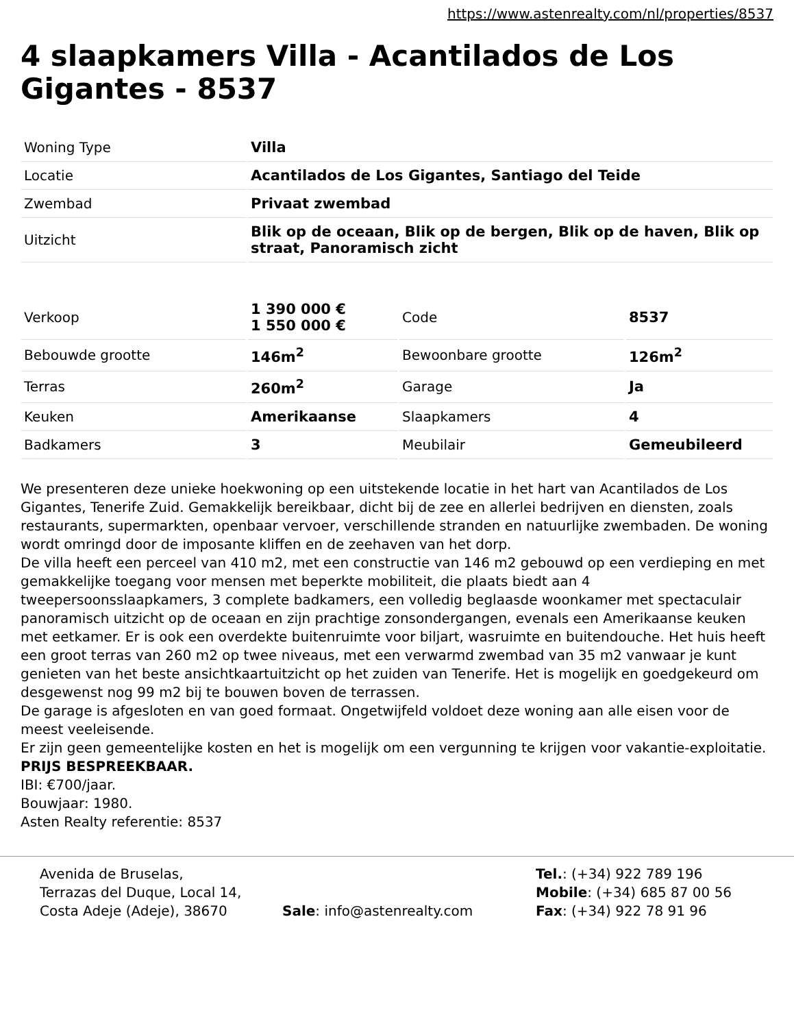https://www.astenrealty.com/nl/properties/8537
4 slaapkamers Villa - Acantilados de Los Gigantes - 8537
| Woning Type | Villa |
| Locatie | Acantilados de Los Gigantes, Santiago del Teide |
| Zwembad | Privaat zwembad |
| Uitzicht | Blik op de oceaan, Blik op de bergen, Blik op de haven, Blik op straat, Panoramisch zicht |
| Verkoop | 1 390 000 € 1 550 000 € | Code | 8537 |
| Bebouwde grootte | 146m<sup>2</sup> | Bewoonbare grootte | 126m<sup>2</sup> |
| Terras | 260m<sup>2</sup> | Garage | Ja |
| Keuken | Amerikaanse | Slaapkamers | 4 |
| Badkamers | 3 | Meubilair | Gemeubileerd |
We presenteren deze unieke hoekwoning op een uitstekende locatie in het hart van Acantilados de Los Gigantes, Tenerife Zuid. Gemakkelijk bereikbaar, dicht bij de zee en allerlei bedrijven en diensten, zoals restaurants, supermarkten, openbaar vervoer, verschillende stranden en natuurlijke zwembaden. De woning wordt omringd door de imposante kliffen en de zeehaven van het dorp.
De villa heeft een perceel van 410 m2, met een constructie van 146 m2 gebouwd op een verdieping en met gemakkelijke toegang voor mensen met beperkte mobiliteit, die plaats biedt aan 4 tweepersoonsslaapkamers, 3 complete badkamers, een volledig beglaasde woonkamer met spectaculair panoramisch uitzicht op de oceaan en zijn prachtige zonsondergangen, evenals een Amerikaanse keuken met eetkamer. Er is ook een overdekte buitenruimte voor biljart, wasruimte en buitendouche. Het huis heeft een groot terras van 260 m2 op twee niveaus, met een verwarmd zwembad van 35 m2 vanwaar je kunt genieten van het beste ansichtkaartuitzicht op het zuiden van Tenerife. Het is mogelijk en goedgekeurd om desgewenst nog 99 m2 bij te bouwen boven de terrassen.
De garage is afgesloten en van goed formaat. Ongetwijfeld voldoet deze woning aan alle eisen voor de meest veeleisende.
Er zijn geen gemeentelijke kosten en het is mogelijk om een vergunning te krijgen voor vakantie-exploitatie.
PRIJS BESPREEKBAAR.
IBI: €700/jaar.
Bouwjaar: 1980.
Asten Realty referentie: 8537
Avenida de Bruselas,
Terrazas del Duque, Local 14,
Costa Adeje (Adeje), 38670
Sale: info@astenrealty.com
Tel.: (+34) 922 789 196
Mobile: (+34) 685 87 00 56
Fax: (+34) 922 78 91 96